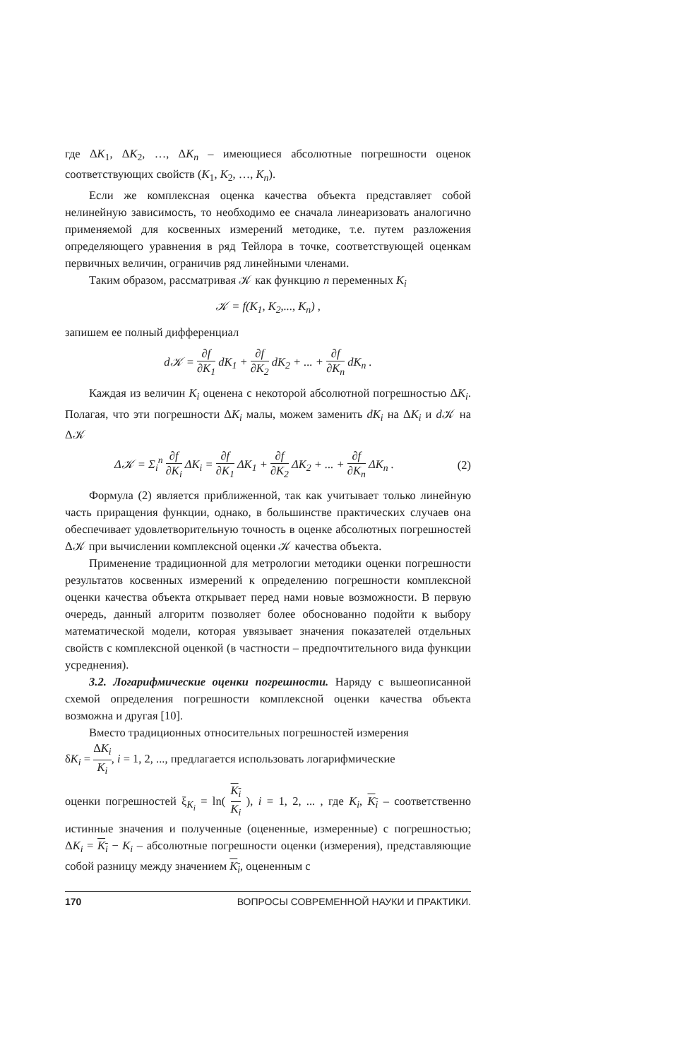где ΔK<sub>1</sub>, ΔK<sub>2</sub>, …, ΔK<sub>n</sub> – имеющиеся абсолютные погрешности оценок соответствующих свойств (K<sub>1</sub>, K<sub>2</sub>, …, K<sub>n</sub>).
Если же комплексная оценка качества объекта представляет собой нелинейную зависимость, то необходимо ее сначала линеаризовать аналогично применяемой для косвенных измерений методике, т.е. путем разложения определяющего уравнения в ряд Тейлора в точке, соответствующей оценкам первичных величин, ограничив ряд линейными членами.
Таким образом, рассматривая 𝒦 как функцию n переменных K<sub>i</sub>
𝒦 = f(K<sub>1</sub>, K<sub>2</sub>,..., K<sub>n</sub>) ,
запишем ее полный дифференциал
d𝒦 = ∂f ∂K<sub>1</sub> dK<sub>1</sub> + ∂f ∂K<sub>2</sub> dK<sub>2</sub> + ... + ∂f ∂K<sub>n</sub> dK<sub>n</sub> .
Каждая из величин K<sub>i</sub> оценена с некоторой абсолютной погрешностью ΔK<sub>i</sub>. Полагая, что эти погрешности ΔK<sub>i</sub> малы, можем заменить dK<sub>i</sub> на ΔK<sub>i</sub> и d 𝒦 на Δ𝒦
Δ𝒦 = Σ<sub>i</sub><sup>n</sup> ∂f ∂K<sub>i</sub> ΔK<sub>i</sub> = ∂f ∂K<sub>1</sub> ΔK<sub>1</sub> + ∂f ∂K<sub>2</sub> ΔK<sub>2</sub> + ... + ∂f ∂K<sub>n</sub> ΔK<sub>n</sub> . (2)
Формула (2) является приближенной, так как учитывает только линейную часть приращения функции, однако, в большинстве практических случаев она обеспечивает удовлетворительную точность в оценке абсолютных погрешностей Δ𝒦 при вычислении комплексной оценки 𝒦 качества объекта.
Применение традиционной для метрологии методики оценки погрешности результатов косвенных измерений к определению погрешности комплексной оценки качества объекта открывает перед нами новые возможности. В первую очередь, данный алгоритм позволяет более обоснованно подойти к выбору математической модели, которая увязывает значения показателей отдельных свойств с комплексной оценкой (в частности – предпочтительного вида функции усреднения).
3.2. Логарифмические оценки погрешности. Наряду с вышеописанной схемой определения погрешности комплексной оценки качества объекта возможна и другая [10].
Вместо традиционных относительных погрешностей измерения
δK<sub>i</sub> = ΔK<sub>i</sub> K<sub>i</sub>, i = 1, 2, ..., предлагается использовать логарифмические
оценки погрешностей ξ<sub>K<sub>i</sub></sub> = ln( K<sub>i</sub> K<sub>i</sub> ), i = 1, 2, ... , где K<sub>i</sub>, K<sub>i</sub> – соответственно истинные значения и полученные (оцененные, измеренные) с погрешностью; ΔK<sub>i</sub> = K<sub>i</sub> − K<sub>i</sub> – абсолютные погрешности оценки (измерения), представляющие собой разницу между значением K<sub>i</sub>, оцененным с
170 ВОПРОСЫ СОВРЕМЕННОЙ НАУКИ И ПРАКТИКИ.